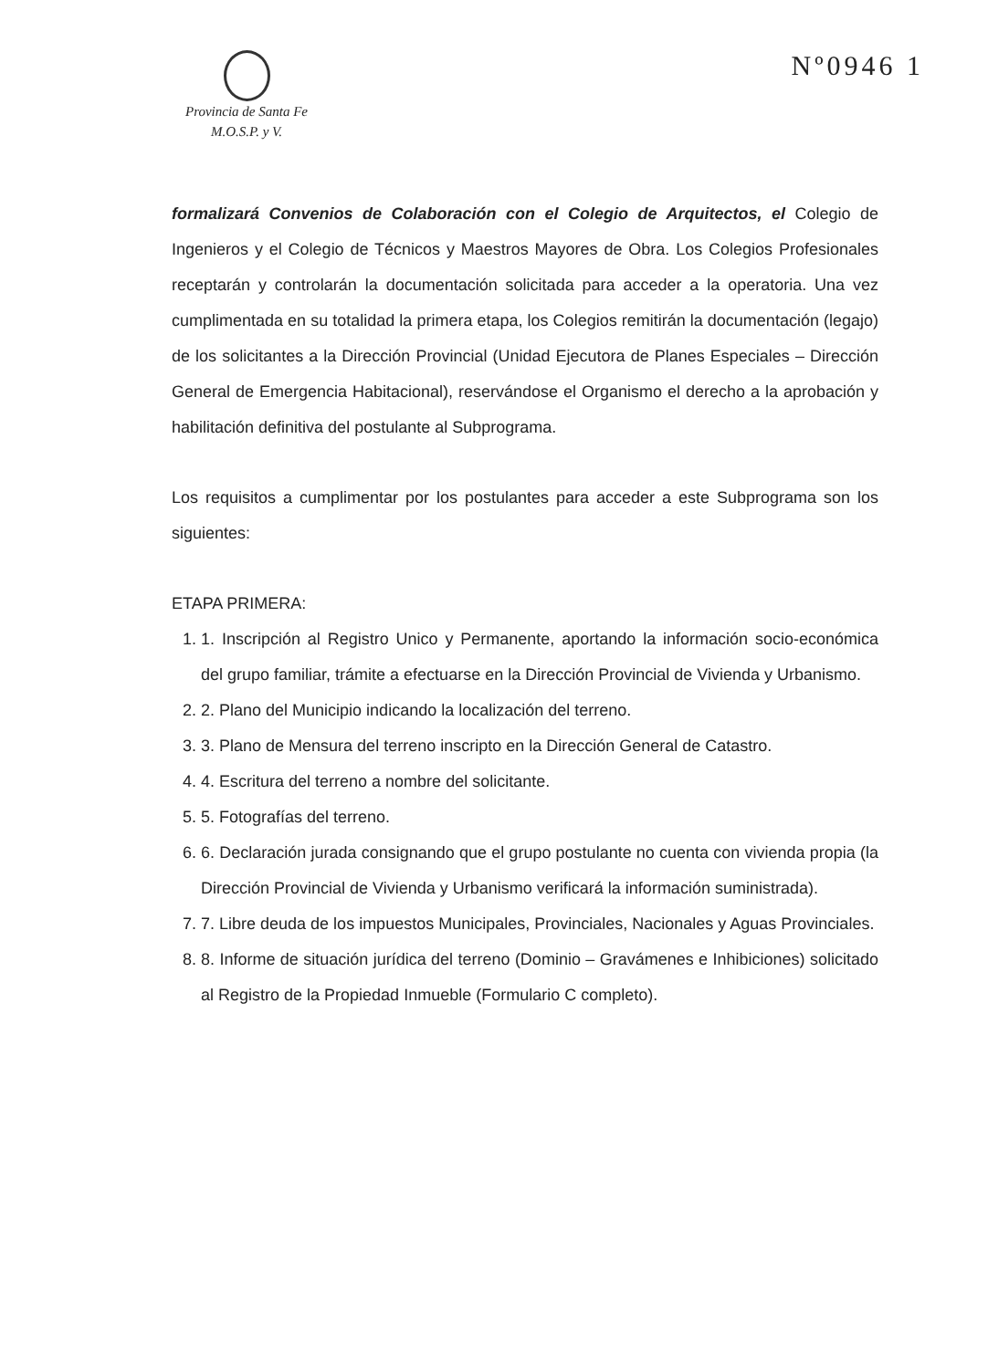Provincia de Santa Fe
M.O.S.P. y V.
Nº0946 1
formalizará Convenios de Colaboración con el Colegio de Arquitectos, el Colegio de Ingenieros y el Colegio de Técnicos y Maestros Mayores de Obra. Los Colegios Profesionales receptarán y controlarán la documentación solicitada para acceder a la operatoria. Una vez cumplimentada en su totalidad la primera etapa, los Colegios remitirán la documentación (legajo) de los solicitantes a la Dirección Provincial (Unidad Ejecutora de Planes Especiales – Dirección General de Emergencia Habitacional), reservándose el Organismo el derecho a la aprobación y habilitación definitiva del postulante al Subprograma.
Los requisitos a cumplimentar por los postulantes para acceder a este Subprograma son los siguientes:
ETAPA PRIMERA:
1. 1. Inscripción al Registro Unico y Permanente, aportando la información socio-económica del grupo familiar, trámite a efectuarse en la Dirección Provincial de Vivienda y Urbanismo.
2. 2. Plano del Municipio indicando la localización del terreno.
3. 3. Plano de Mensura del terreno inscripto en la Dirección General de Catastro.
4. 4. Escritura del terreno a nombre del solicitante.
5. 5. Fotografías del terreno.
6. 6. Declaración jurada consignando que el grupo postulante no cuenta con vivienda propia (la Dirección Provincial de Vivienda y Urbanismo verificará la información suministrada).
7. 7. Libre deuda de los impuestos Municipales, Provinciales, Nacionales y Aguas Provinciales.
8. 8. Informe de situación jurídica del terreno (Dominio – Gravámenes e Inhibiciones) solicitado al Registro de la Propiedad Inmueble (Formulario C completo).